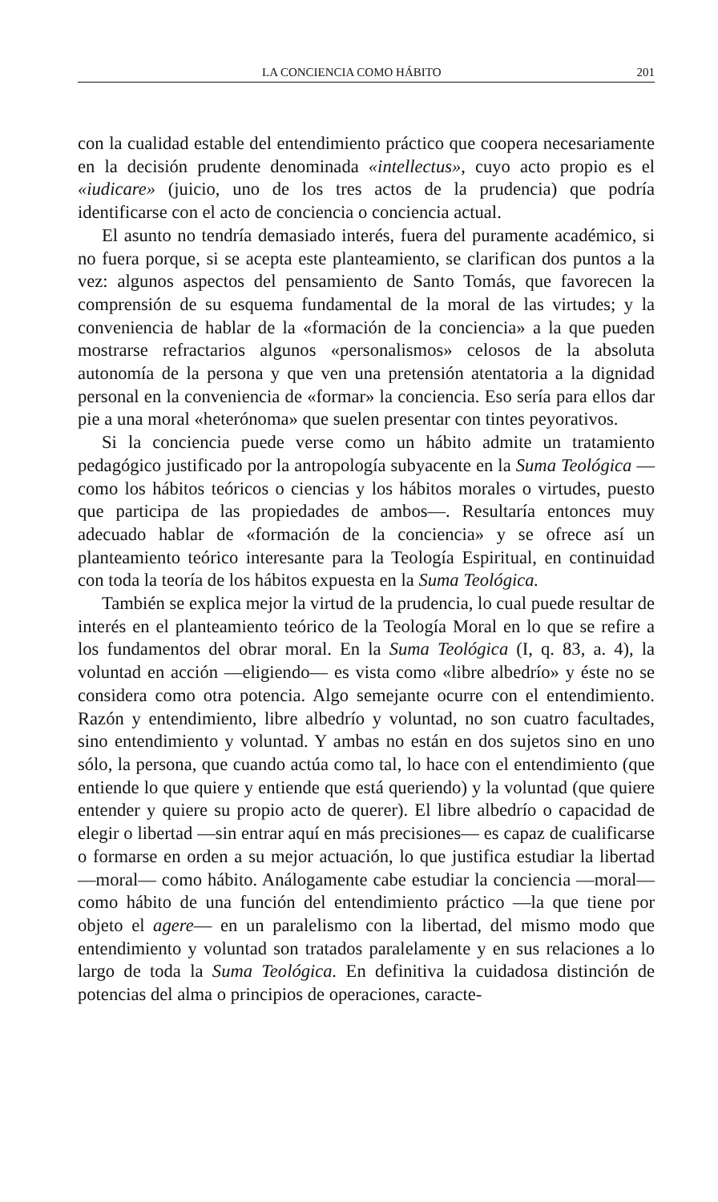LA CONCIENCIA COMO HÁBITO 201
con la cualidad estable del entendimiento práctico que coopera necesariamente en la decisión prudente denominada «intellectus», cuyo acto propio es el «iudicare» (juicio, uno de los tres actos de la prudencia) que podría identificarse con el acto de conciencia o conciencia actual.
El asunto no tendría demasiado interés, fuera del puramente académico, si no fuera porque, si se acepta este planteamiento, se clarifican dos puntos a la vez: algunos aspectos del pensamiento de Santo Tomás, que favorecen la comprensión de su esquema fundamental de la moral de las virtudes; y la conveniencia de hablar de la «formación de la conciencia» a la que pueden mostrarse refractarios algunos «personalismos» celosos de la absoluta autonomía de la persona y que ven una pretensión atentatoria a la dignidad personal en la conveniencia de «formar» la conciencia. Eso sería para ellos dar pie a una moral «heterónoma» que suelen presentar con tintes peyorativos.
Si la conciencia puede verse como un hábito admite un tratamiento pedagógico justificado por la antropología subyacente en la Suma Teológica —como los hábitos teóricos o ciencias y los hábitos morales o virtudes, puesto que participa de las propiedades de ambos—. Resultaría entonces muy adecuado hablar de «formación de la conciencia» y se ofrece así un planteamiento teórico interesante para la Teología Espiritual, en continuidad con toda la teoría de los hábitos expuesta en la Suma Teológica.
También se explica mejor la virtud de la prudencia, lo cual puede resultar de interés en el planteamiento teórico de la Teología Moral en lo que se refire a los fundamentos del obrar moral. En la Suma Teológica (I, q. 83, a. 4), la voluntad en acción —eligiendo— es vista como «libre albedrío» y éste no se considera como otra potencia. Algo semejante ocurre con el entendimiento. Razón y entendimiento, libre albedrío y voluntad, no son cuatro facultades, sino entendimiento y voluntad. Y ambas no están en dos sujetos sino en uno sólo, la persona, que cuando actúa como tal, lo hace con el entendimiento (que entiende lo que quiere y entiende que está queriendo) y la voluntad (que quiere entender y quiere su propio acto de querer). El libre albedrío o capacidad de elegir o libertad —sin entrar aquí en más precisiones— es capaz de cualificarse o formarse en orden a su mejor actuación, lo que justifica estudiar la libertad —moral— como hábito. Análogamente cabe estudiar la conciencia —moral— como hábito de una función del entendimiento práctico —la que tiene por objeto el agere— en un paralelismo con la libertad, del mismo modo que entendimiento y voluntad son tratados paralelamente y en sus relaciones a lo largo de toda la Suma Teológica. En definitiva la cuidadosa distinción de potencias del alma o principios de operaciones, caracte-